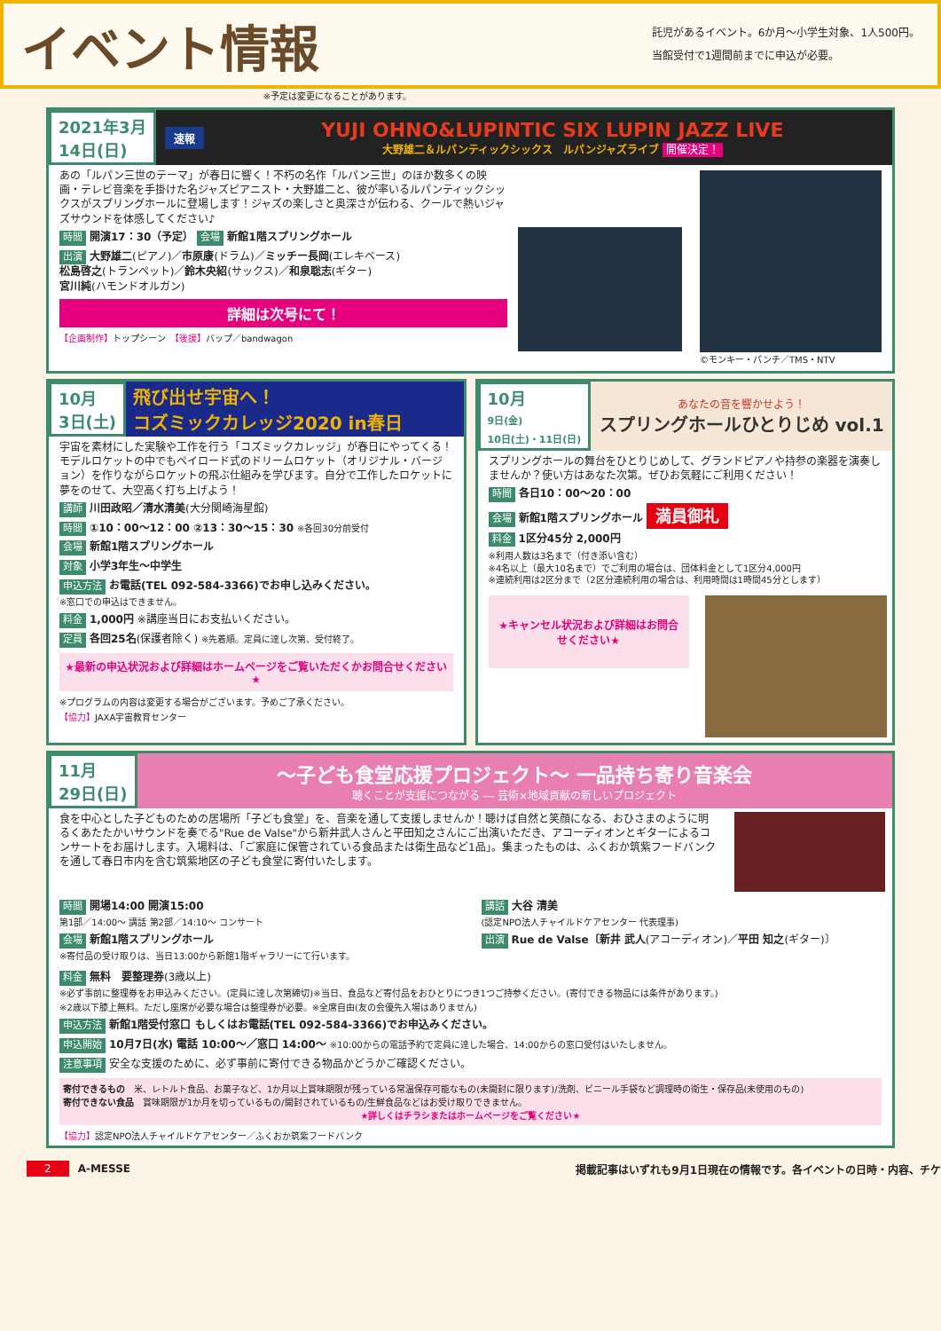イベント情報
託児があるイベント。6か月〜小学生対象、1人500円。
当館受付で1週間前までに申込が必要。
※予定は変更になることがあります。
2021年3月
14日(日) 速報
YUJI OHNO&LUPINTIC SIX LUPIN JAZZ LIVE
大野雄二＆ルパンティックシックス　ルパンジャズライブ 開催決定！
あの「ルパン三世のテーマ」が春日に響く！不朽の名作「ルパン三世」のほか数多くの映画・テレビ音楽を手掛けた名ジャズピアニスト・大野雄二と、彼が率いるルパンティックシックスがスプリングホールに登場します！ジャズの楽しさと奥深さが伝わる、クールで熱いジャズサウンドを体感してください♪
時間 開演17：30（予定） 会場 新館1階スプリングホール
出演 大野雄二(ピアノ)／市原康(ドラム)／ミッチー長岡(エレキベース)
松島啓之(トランペット)／鈴木央紹(サックス)／和泉聡志(ギター)
宮川純(ハモンドオルガン)
詳細は次号にて！
【企画制作】トップシーン　【後援】バップ／bandwagon
©モンキー・パンチ／TMS・NTV
10月
3日(土) 飛び出せ宇宙へ！
コズミックカレッジ2020 in春日
宇宙を素材にした実験や工作を行う「コズミックカレッジ」が春日にやってくる！モデルロケットの中でもペイロード式のドリームロケット（オリジナル・バージョン）を作りながらロケットの飛ぶ仕組みを学びます。自分で工作したロケットに夢をのせて、大空高く打ち上げよう！
講師 川田政昭／清水清美(大分関崎海星館)
時間 ①10：00〜12：00 ②13：30〜15：30 ※各回30分前受付
会場 新館1階スプリングホール
対象 小学3年生〜中学生
申込方法 お電話(TEL 092-584-3366)でお申し込みください。
※窓口での申込はできません。
料金 1,000円 ※講座当日にお支払いください。
定員 各回25名(保護者除く) ※先着順。定員に達し次第、受付終了。
★最新の申込状況および詳細はホームページをご覧いただくかお問合せください★
※プログラムの内容は変更する場合がございます。予めご了承ください。
【協力】JAXA宇宙教育センター
10月
9日(金)
10日(土)・11日(日)
あなたの音を響かせよう！
スプリングホールひとりじめ vol.1
スプリングホールの舞台をひとりじめして、グランドピアノや持参の楽器を演奏しませんか？使い方はあなた次第。ぜひお気軽にご利用ください！
時間 各日10：00〜20：00
会場 新館1階スプリングホール 満員御礼
料金 1区分45分 2,000円
※利用人数は3名まで（付き添い含む）
※4名以上（最大10名まで）でご利用の場合は、団体料金として1区分4,000円
※連続利用は2区分まで（2区分連続利用の場合は、利用時間は1時間45分とします）
★キャンセル状況および詳細はお問合せください★
11月
29日(日)
〜子ども食堂応援プロジェクト〜 一品持ち寄り音楽会
聴くことが支援につながる ― 芸術×地域貢献の新しいプロジェクト
食を中心とした子どものための居場所「子ども食堂」を、音楽を通して支援しませんか！聴けば自然と笑顔になる、おひさまのように明るくあたたかいサウンドを奏でる"Rue de Valse"から新井武人さんと平田知之さんにご出演いただき、アコーディオンとギターによるコンサートをお届けします。入場料は、「ご家庭に保管されている食品または衛生品など1品」。集まったものは、ふくおか筑紫フードバンクを通して春日市内を含む筑紫地区の子ども食堂に寄付いたします。
時間 開場14:00 開演15:00
第1部／14:00〜 講話 第2部／14:10〜 コンサート
会場 新館1階スプリングホール
※寄付品の受け取りは、当日13:00から新館1階ギャラリーにて行います。
講話 大谷 清美
(認定NPO法人チャイルドケアセンター 代表理事)
出演 Rue de Valse〔新井 武人(アコーディオン)／平田 知之(ギター)〕
料金 無料　要整理券(3歳以上)
※必ず事前に整理券をお申込みください。(定員に達し次第締切)※当日、食品など寄付品をおひとりにつき1つご持参ください。(寄付できる物品には条件があります。)
※2歳以下膝上無料。ただし座席が必要な場合は整理券が必要。※全席自由(友の会優先入場はありません)
申込方法 新館1階受付窓口 もしくはお電話(TEL 092-584-3366)でお申込みください。
申込開始 10月7日(水) 電話 10:00〜／窓口 14:00〜 ※10:00からの電話予約で定員に達した場合、14:00からの窓口受付はいたしません。
注意事項 安全な支援のために、必ず事前に寄付できる物品かどうかご確認ください。
寄付できるもの　米、レトルト食品、お菓子など、1か月以上賞味期限が残っている常温保存可能なもの(未開封に限ります)/洗剤、ビニール手袋など調理時の衛生・保存品(未使用のもの)
寄付できない食品　賞味期限が1か月を切っているもの/開封されているもの/生鮮食品などはお受け取りできません。
★詳しくはチラシまたはホームページをご覧ください★
【協力】認定NPO法人チャイルドケアセンター／ふくおか筑紫フードバンク
2 A-MESSE 掲載記事はいずれも9月1日現在の情報です。各イベントの日時・内容、チケ